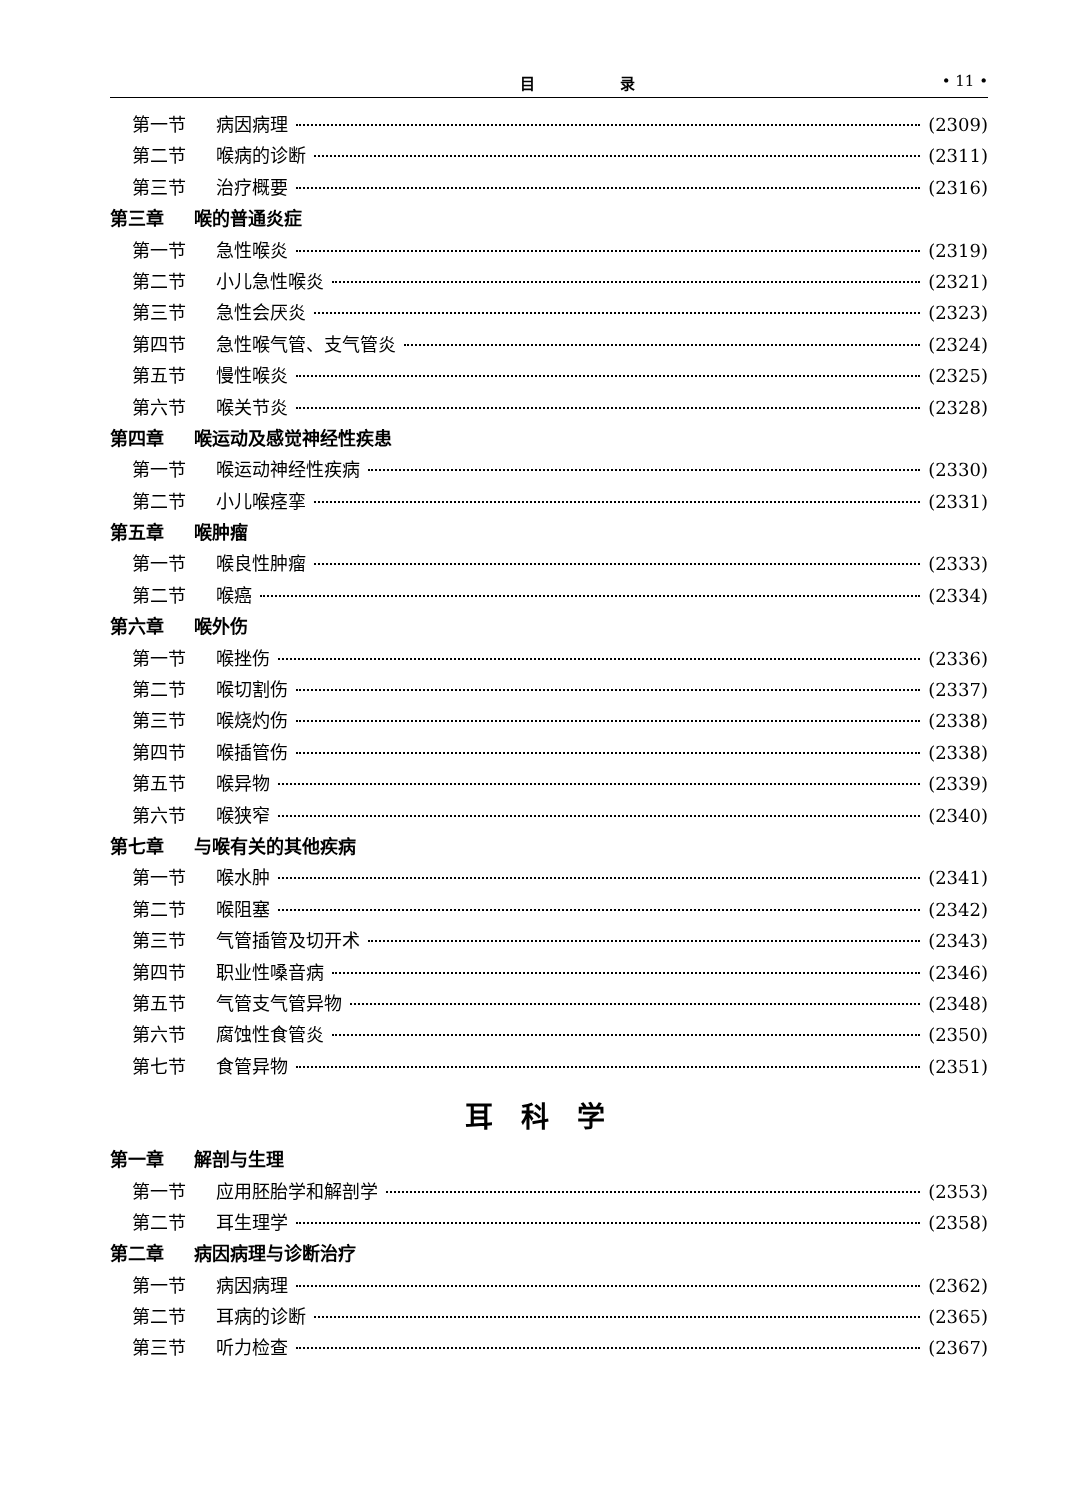目 录 • 11 •
第一节 病因病理 (2309)
第二节 喉病的诊断 (2311)
第三节 治疗概要 (2316)
第三章 喉的普通炎症
第一节 急性喉炎 (2319)
第二节 小儿急性喉炎 (2321)
第三节 急性会厌炎 (2323)
第四节 急性喉气管、支气管炎 (2324)
第五节 慢性喉炎 (2325)
第六节 喉关节炎 (2328)
第四章 喉运动及感觉神经性疾患
第一节 喉运动神经性疾病 (2330)
第二节 小儿喉痉挛 (2331)
第五章 喉肿瘤
第一节 喉良性肿瘤 (2333)
第二节 喉癌 (2334)
第六章 喉外伤
第一节 喉挫伤 (2336)
第二节 喉切割伤 (2337)
第三节 喉烧灼伤 (2338)
第四节 喉插管伤 (2338)
第五节 喉异物 (2339)
第六节 喉狭窄 (2340)
第七章 与喉有关的其他疾病
第一节 喉水肿 (2341)
第二节 喉阻塞 (2342)
第三节 气管插管及切开术 (2343)
第四节 职业性嗓音病 (2346)
第五节 气管支气管异物 (2348)
第六节 腐蚀性食管炎 (2350)
第七节 食管异物 (2351)
耳科学
第一章 解剖与生理
第一节 应用胚胎学和解剖学 (2353)
第二节 耳生理学 (2358)
第二章 病因病理与诊断治疗
第一节 病因病理 (2362)
第二节 耳病的诊断 (2365)
第三节 听力检查 (2367)